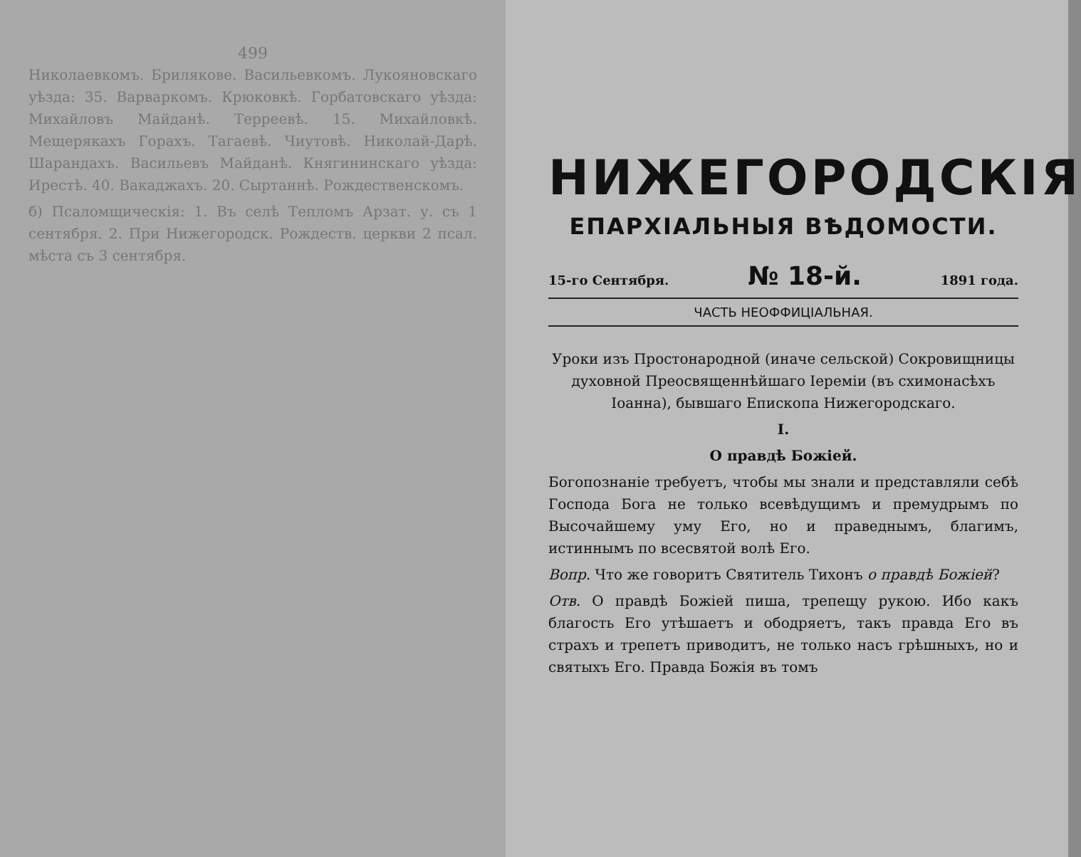499
Николаевкомъ. Брилякове. Васильевкомъ. Лукояновскаго уѣзда: 35. Варваркомъ. Крюковкѣ. Горбатовскаго уѣзда: Михайловъ Майданѣ. Терреевѣ. 15. Михайловкѣ. Мещерякахъ Горахъ. Тагаевѣ. Чиутовѣ. Николай-Дарѣ. Шарандахъ. Васильевъ Майданѣ. Княгининскаго уѣзда: Ирестѣ. 40. Вакаджахъ. 20. Сыртаннѣ. Рождественскомъ.
б) Псаломщическія: 1. Въ селѣ Тепломъ Арзат. у. съ 1 сентября. 2. При Нижегородск. Рождеств. церкви 2 псал. мѣста съ 3 сентября.
НИЖЕГОРОДСКІЯ
ЕПАРХІАЛЬНЫЯ ВѢДОМОСТИ.
15-го Сентября. № 18-й. 1891 года.
ЧАСТЬ НЕОФФИЦІАЛЬНАЯ.
Уроки изъ Простонародной (иначе сельской) Сокровищницы духовной Преосвященнѣйшаго Іереміи (въ схимонасѣхъ Іоанна), бывшаго Епископа Нижегородскаго.
I.
О правдѣ Божіей.
Богопознаніе требуетъ, чтобы мы знали и представляли себѣ Господа Бога не только всевѣдущимъ и премудрымъ по Высочайшему уму Его, но и праведнымъ, благимъ, истиннымъ по всесвятой волѣ Его.
Вопр. Что же говоритъ Святитель Тихонъ о правдѣ Божіей?
Отв. О правдѣ Божіей пиша, трепещу рукою. Ибо какъ благость Его утѣшаетъ и ободряетъ, такъ правда Его въ страхъ и трепетъ приводитъ, не только насъ грѣшныхъ, но и святыхъ Его. Правда Божія въ томъ